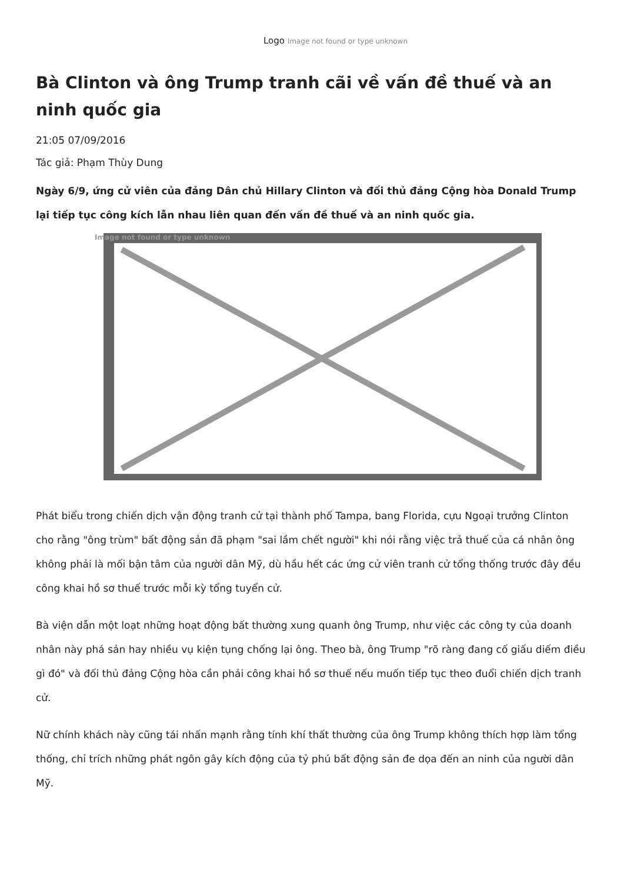Logo Image not found or type unknown
Bà Clinton và ông Trump tranh cãi về vấn đề thuế và an ninh quốc gia
21:05 07/09/2016
Tác giả: Phạm Thùy Dung
Ngày 6/9, ứng cử viên của đảng Dân chủ Hillary Clinton và đối thủ đảng Cộng hòa Donald Trump lại tiếp tục công kích lẫn nhau liên quan đến vấn đề thuế và an ninh quốc gia.
Image not found or type unknown
Phát biểu trong chiến dịch vận động tranh cử tại thành phố Tampa, bang Florida, cựu Ngoại trưởng Clinton cho rằng "ông trùm" bất động sản đã phạm "sai lầm chết người" khi nói rằng việc trả thuế của cá nhân ông không phải là mối bận tâm của người dân Mỹ, dù hầu hết các ứng cử viên tranh cử tổng thống trước đây đều công khai hồ sơ thuế trước mỗi kỳ tổng tuyển cử.
Bà viện dẫn một loạt những hoạt động bất thường xung quanh ông Trump, như việc các công ty của doanh nhân này phá sản hay nhiều vụ kiện tụng chống lại ông. Theo bà, ông Trump "rõ ràng đang cố giấu diếm điều gì đó" và đối thủ đảng Cộng hòa cần phải công khai hồ sơ thuế nếu muốn tiếp tục theo đuổi chiến dịch tranh cử.
Nữ chính khách này cũng tái nhấn mạnh rằng tính khí thất thường của ông Trump không thích hợp làm tổng thống, chỉ trích những phát ngôn gây kích động của tỷ phú bất động sản đe dọa đến an ninh của người dân Mỹ.